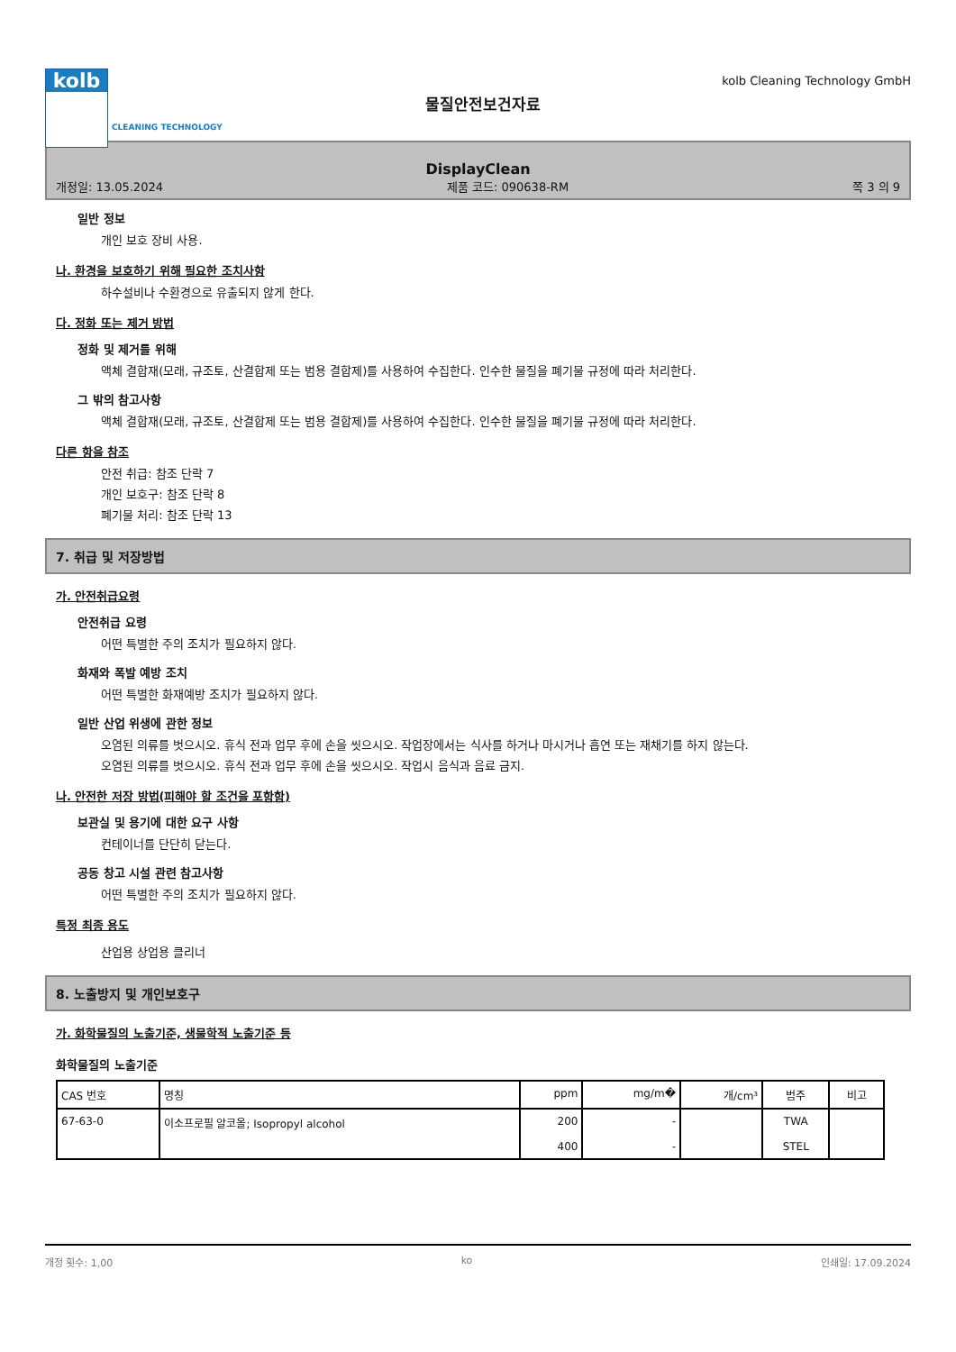kolb
물질안전보건자료
kolb Cleaning Technology GmbH
CLEANING TECHNOLOGY
DisplayClean
개정일: 13.05.2024 제품 코드: 090638-RM 쪽 3 의 9
일반 정보
개인 보호 장비 사용.
나. 환경을 보호하기 위해 필요한 조치사항
하수설비나 수환경으로 유출되지 않게 한다.
다. 정화 또는 제거 방법
정화 및 제거를 위해
액체 결합재(모래, 규조토, 산결합제 또는 범용 결합제)를 사용하여 수집한다. 인수한 물질을 폐기물 규정에 따라 처리한다.
그 밖의 참고사항
액체 결합재(모래, 규조토, 산결합제 또는 범용 결합제)를 사용하여 수집한다. 인수한 물질을 폐기물 규정에 따라 처리한다.
다른 항을 참조
안전 취급: 참조 단락 7
개인 보호구: 참조 단락 8
폐기물 처리: 참조 단락 13
7. 취급 및 저장방법
가. 안전취급요령
안전취급 요령
어떤 특별한 주의 조치가 필요하지 않다.
화재와 폭발 예방 조치
어떤 특별한 화재예방 조치가 필요하지 않다.
일반 산업 위생에 관한 정보
오염된 의류를 벗으시오. 휴식 전과 업무 후에 손을 씻으시오. 작업장에서는 식사를 하거나 마시거나 흡연 또는 재채기를 하지 않는다. 오염된 의류를 벗으시오. 휴식 전과 업무 후에 손을 씻으시오. 작업시 음식과 음료 금지.
나. 안전한 저장 방법(피해야 할 조건을 포함함)
보관실 및 용기에 대한 요구 사항
컨테이너를 단단히 닫는다.
공동 창고 시설 관련 참고사항
어떤 특별한 주의 조치가 필요하지 않다.
특정 최종 용도
산업용 상업용 클리너
8. 노출방지 및 개인보호구
가. 화학물질의 노출기준, 생물학적 노출기준 등
화학물질의 노출기준
| CAS 번호 | 명칭 | ppm | mg/m� | 개/cm³ | 범주 | 비고 |
| --- | --- | --- | --- | --- | --- | --- |
| 67-63-0 | 이소프로필 알코올; Isopropyl alcohol | 200 400 | - - | | TWA STEL | |
개정 횟수: 1,00 ko 인쇄일: 17.09.2024